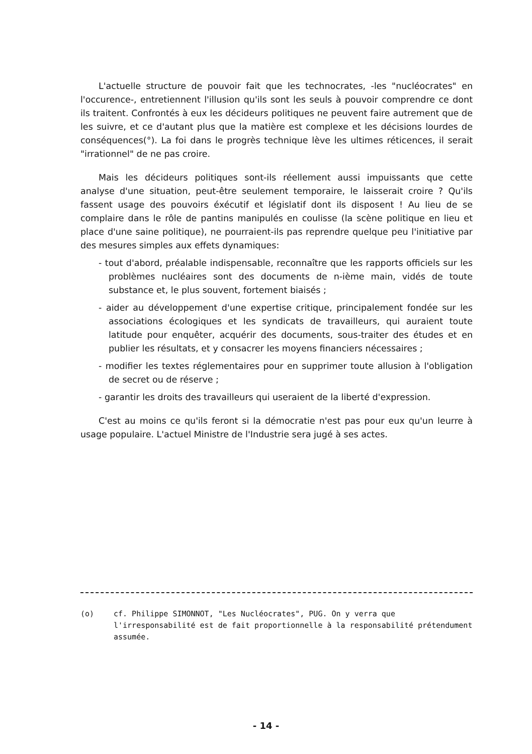L'actuelle structure de pouvoir fait que les technocrates, -les "nucléocrates" en l'occurence-, entretiennent l'illusion qu'ils sont les seuls à pouvoir comprendre ce dont ils traitent. Confrontés à eux les décideurs politiques ne peuvent faire autrement que de les suivre, et ce d'autant plus que la matière est complexe et les décisions lourdes de conséquences(°). La foi dans le progrès technique lève les ultimes réticences, il serait "irrationnel" de ne pas croire.
Mais les décideurs politiques sont-ils réellement aussi impuissants que cette analyse d'une situation, peut-être seulement temporaire, le laisserait croire ? Qu'ils fassent usage des pouvoirs éxécutif et législatif dont ils disposent ! Au lieu de se complaire dans le rôle de pantins manipulés en coulisse (la scène politique en lieu et place d'une saine politique), ne pourraient-ils pas reprendre quelque peu l'initiative par des mesures simples aux effets dynamiques:
- tout d'abord, préalable indispensable, reconnaître que les rapports officiels sur les problèmes nucléaires sont des documents de n-ième main, vidés de toute substance et, le plus souvent, fortement biaisés ;
- aider au développement d'une expertise critique, principalement fondée sur les associations écologiques et les syndicats de travailleurs, qui auraient toute latitude pour enquêter, acquérir des documents, sous-traiter des études et en publier les résultats, et y consacrer les moyens financiers nécessaires ;
- modifier les textes réglementaires pour en supprimer toute allusion à l'obligation de secret ou de réserve ;
- garantir les droits des travailleurs qui useraient de la liberté d'expression.
C'est au moins ce qu'ils feront si la démocratie n'est pas pour eux qu'un leurre à usage populaire. L'actuel Ministre de l'Industrie sera jugé à ses actes.
(o) cf. Philippe SIMONNOT, "Les Nucléocrates", PUG. On y verra que l'irresponsabilité est de fait proportionnelle à la responsabilité prétendument assumée.
- 14 -